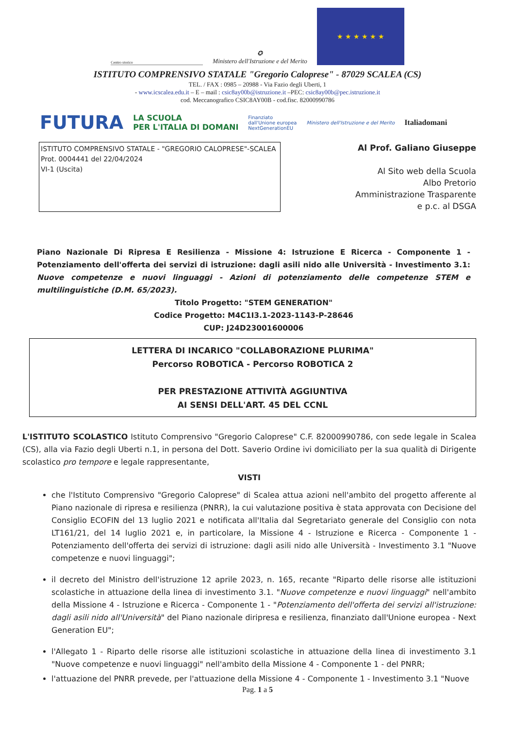Centro storico
✪
Ministero dell'Istruzione e del Merito
★ ★ ★ ★ ★ ★
ISTITUTO COMPRENSIVO STATALE "Gregorio Caloprese" - 87029 SCALEA (CS)
TEL. / FAX : 0985 – 20988 - Via Fazio degli Uberti, 1
- www.icscalea.edu.it – E – mail : csic8ay00b@istruzione.it –PEC: csic8ay00b@pec.istruzione.it
cod. Meccanografico CSIC8AY00B - cod.fisc. 82000990786
FUTURA LA SCUOLA
PER L'ITALIA DI DOMANI Finanziato
dall'Unione europea
NextGenerationEU Ministero dell'Istruzione e del Merito Italiadomani
ISTITUTO COMPRENSIVO STATALE - "GREGORIO CALOPRESE"-SCALEA
Prot. 0004441 del 22/04/2024
VI-1 (Uscita)
Al Prof. Galiano Giuseppe
Al Sito web della Scuola
Albo Pretorio
Amministrazione Trasparente
e p.c. al DSGA
Piano Nazionale Di Ripresa E Resilienza - Missione 4: Istruzione E Ricerca - Componente 1 - Potenziamento dell'offerta dei servizi di istruzione: dagli asili nido alle Università - Investimento 3.1: Nuove competenze e nuovi linguaggi - Azioni di potenziamento delle competenze STEM e multilinguistiche (D.M. 65/2023).
Titolo Progetto: "STEM GENERATION"
Codice Progetto: M4C1I3.1-2023-1143-P-28646
CUP: J24D23001600006
LETTERA DI INCARICO "COLLABORAZIONE PLURIMA"
Percorso ROBOTICA - Percorso ROBOTICA 2
PER PRESTAZIONE ATTIVITÀ AGGIUNTIVA
AI SENSI DELL'ART. 45 DEL CCNL
L'ISTITUTO SCOLASTICO Istituto Comprensivo "Gregorio Caloprese" C.F. 82000990786, con sede legale in Scalea (CS), alla via Fazio degli Uberti n.1, in persona del Dott. Saverio Ordine ivi domiciliato per la sua qualità di Dirigente scolastico pro tempore e legale rappresentante,
VISTI
che l'Istituto Comprensivo "Gregorio Caloprese" di Scalea attua azioni nell'ambito del progetto afferente al Piano nazionale di ripresa e resilienza (PNRR), la cui valutazione positiva è stata approvata con Decisione del Consiglio ECOFIN del 13 luglio 2021 e notificata all'Italia dal Segretariato generale del Consiglio con nota LT161/21, del 14 luglio 2021 e, in particolare, la Missione 4 - Istruzione e Ricerca - Componente 1 - Potenziamento dell'offerta dei servizi di istruzione: dagli asili nido alle Università - Investimento 3.1 "Nuove competenze e nuovi linguaggi";
il decreto del Ministro dell'istruzione 12 aprile 2023, n. 165, recante "Riparto delle risorse alle istituzioni scolastiche in attuazione della linea di investimento 3.1. "Nuove competenze e nuovi linguaggi" nell'ambito della Missione 4 - Istruzione e Ricerca - Componente 1 - "Potenziamento dell'offerta dei servizi all'istruzione: dagli asili nido all'Università" del Piano nazionale diripresa e resilienza, finanziato dall'Unione europea - Next Generation EU";
l'Allegato 1 - Riparto delle risorse alle istituzioni scolastiche in attuazione della linea di investimento 3.1 "Nuove competenze e nuovi linguaggi" nell'ambito della Missione 4 - Componente 1 - del PNRR;
l'attuazione del PNRR prevede, per l'attuazione della Missione 4 - Componente 1 - Investimento 3.1 "Nuove
Pag. 1 a 5